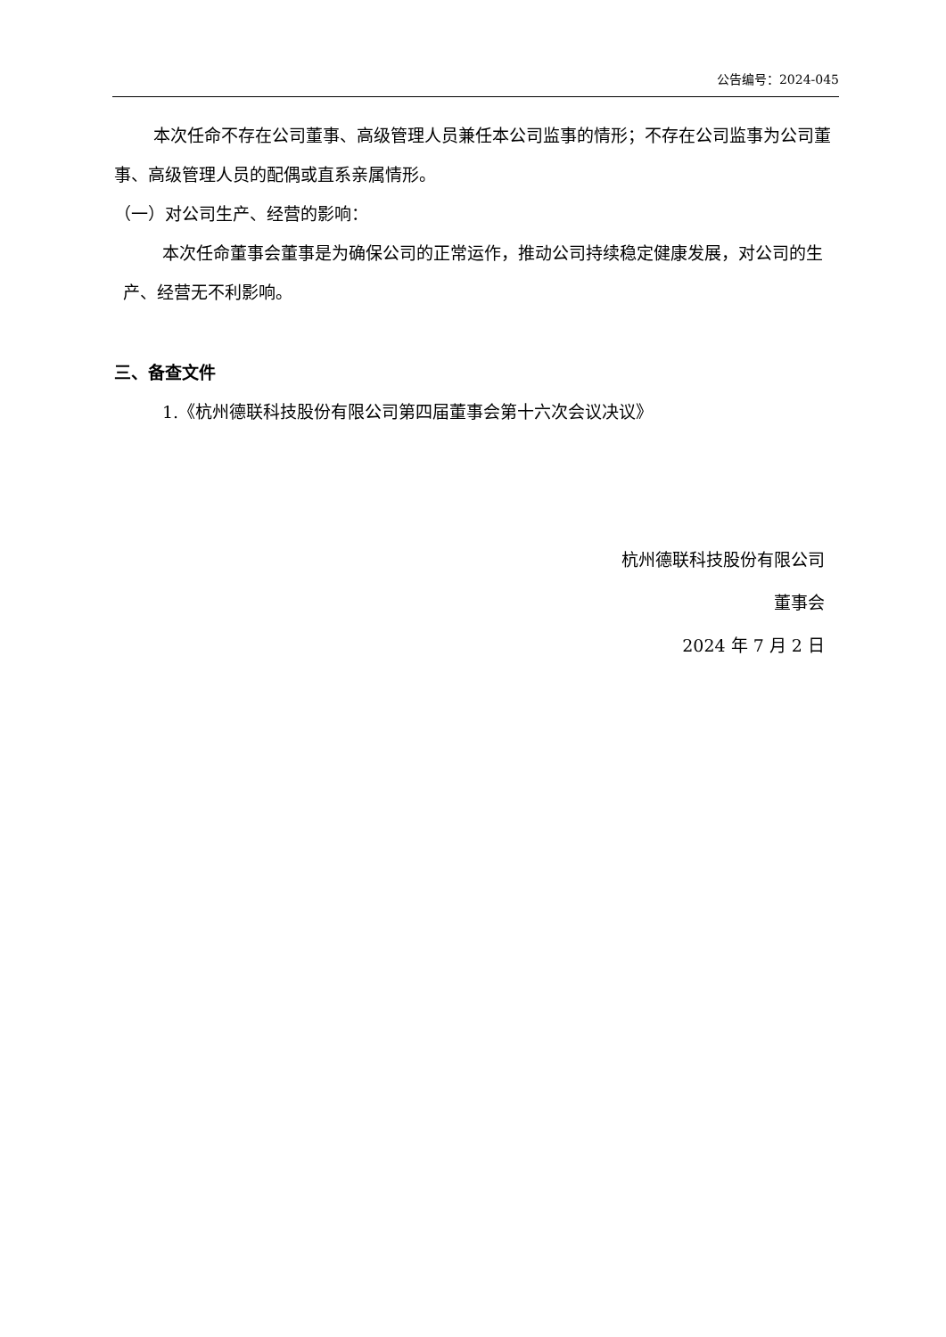公告编号：2024-045
本次任命不存在公司董事、高级管理人员兼任本公司监事的情形；不存在公司监事为公司董事、高级管理人员的配偶或直系亲属情形。
（一）对公司生产、经营的影响：
本次任命董事会董事是为确保公司的正常运作，推动公司持续稳定健康发展，对公司的生产、经营无不利影响。
三、备查文件
1.《杭州德联科技股份有限公司第四届董事会第十六次会议决议》
杭州德联科技股份有限公司
董事会
2024 年 7 月 2 日